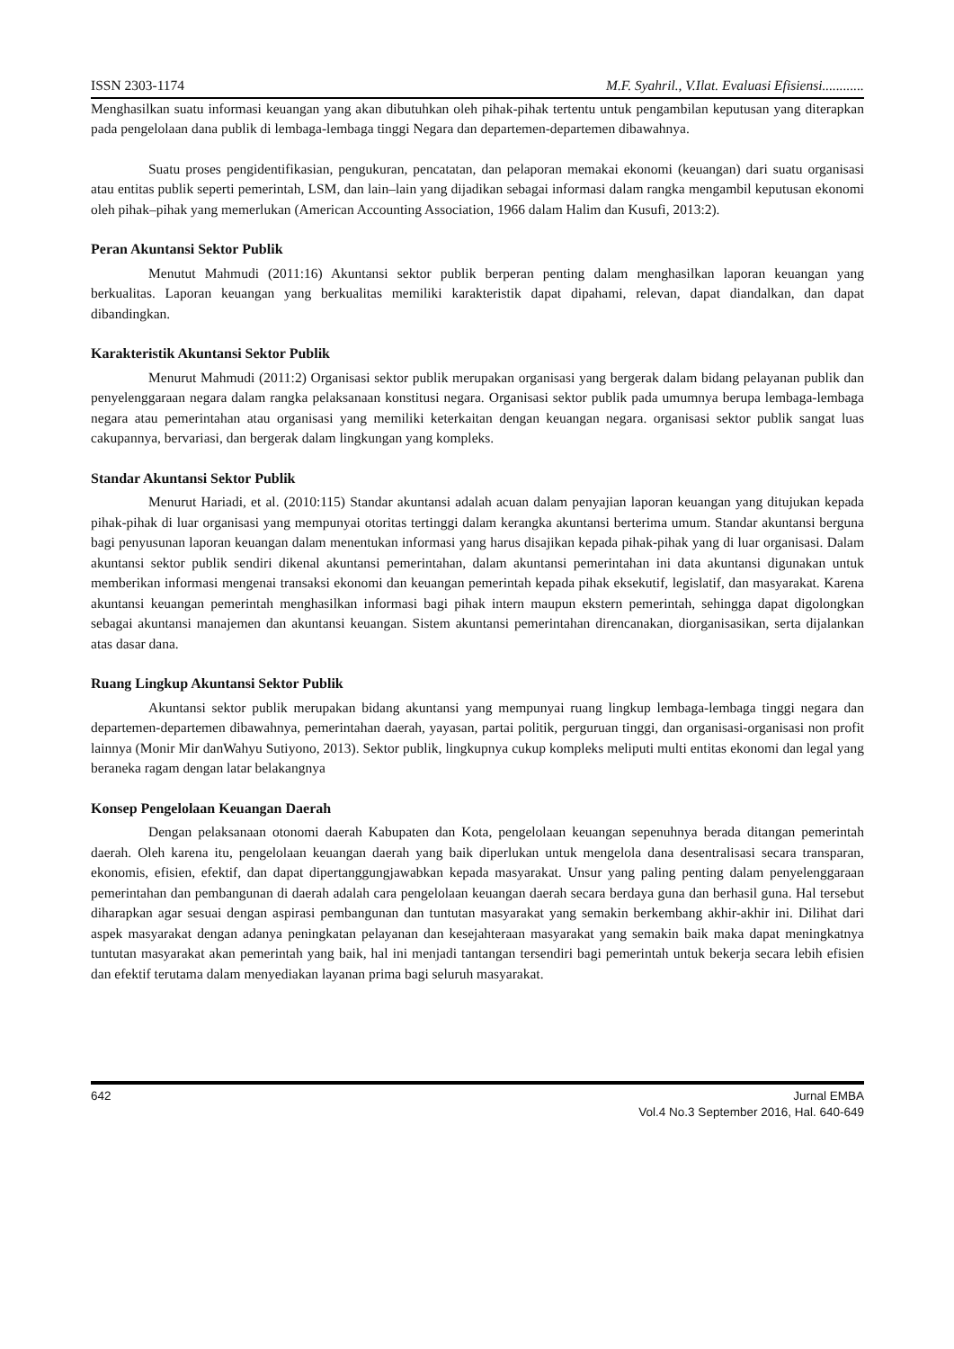ISSN 2303-1174 M.F. Syahril., V.Ilat. Evaluasi Efisiensi............
Menghasilkan suatu informasi keuangan yang akan dibutuhkan oleh pihak-pihak tertentu untuk pengambilan keputusan yang diterapkan pada pengelolaan dana publik di lembaga-lembaga tinggi Negara dan departemen-departemen dibawahnya.
Suatu proses pengidentifikasian, pengukuran, pencatatan, dan pelaporan memakai ekonomi (keuangan) dari suatu organisasi atau entitas publik seperti pemerintah, LSM, dan lain–lain yang dijadikan sebagai informasi dalam rangka mengambil keputusan ekonomi oleh pihak–pihak yang memerlukan (American Accounting Association, 1966 dalam Halim dan Kusufi, 2013:2).
Peran Akuntansi Sektor Publik
Menutut Mahmudi (2011:16) Akuntansi sektor publik berperan penting dalam menghasilkan laporan keuangan yang berkualitas. Laporan keuangan yang berkualitas memiliki karakteristik dapat dipahami, relevan, dapat diandalkan, dan dapat dibandingkan.
Karakteristik Akuntansi Sektor Publik
Menurut Mahmudi (2011:2) Organisasi sektor publik merupakan organisasi yang bergerak dalam bidang pelayanan publik dan penyelenggaraan negara dalam rangka pelaksanaan konstitusi negara. Organisasi sektor publik pada umumnya berupa lembaga-lembaga negara atau pemerintahan atau organisasi yang memiliki keterkaitan dengan keuangan negara. organisasi sektor publik sangat luas cakupannya, bervariasi, dan bergerak dalam lingkungan yang kompleks.
Standar Akuntansi Sektor Publik
Menurut Hariadi, et al. (2010:115) Standar akuntansi adalah acuan dalam penyajian laporan keuangan yang ditujukan kepada pihak-pihak di luar organisasi yang mempunyai otoritas tertinggi dalam kerangka akuntansi berterima umum. Standar akuntansi berguna bagi penyusunan laporan keuangan dalam menentukan informasi yang harus disajikan kepada pihak-pihak yang di luar organisasi. Dalam akuntansi sektor publik sendiri dikenal akuntansi pemerintahan, dalam akuntansi pemerintahan ini data akuntansi digunakan untuk memberikan informasi mengenai transaksi ekonomi dan keuangan pemerintah kepada pihak eksekutif, legislatif, dan masyarakat. Karena akuntansi keuangan pemerintah menghasilkan informasi bagi pihak intern maupun ekstern pemerintah, sehingga dapat digolongkan sebagai akuntansi manajemen dan akuntansi keuangan. Sistem akuntansi pemerintahan direncanakan, diorganisasikan, serta dijalankan atas dasar dana.
Ruang Lingkup Akuntansi Sektor Publik
Akuntansi sektor publik merupakan bidang akuntansi yang mempunyai ruang lingkup lembaga-lembaga tinggi negara dan departemen-departemen dibawahnya, pemerintahan daerah, yayasan, partai politik, perguruan tinggi, dan organisasi-organisasi non profit lainnya (Monir Mir danWahyu Sutiyono, 2013). Sektor publik, lingkupnya cukup kompleks meliputi multi entitas ekonomi dan legal yang beraneka ragam dengan latar belakangnya
Konsep Pengelolaan Keuangan Daerah
Dengan pelaksanaan otonomi daerah Kabupaten dan Kota, pengelolaan keuangan sepenuhnya berada ditangan pemerintah daerah. Oleh karena itu, pengelolaan keuangan daerah yang baik diperlukan untuk mengelola dana desentralisasi secara transparan, ekonomis, efisien, efektif, dan dapat dipertanggungjawabkan kepada masyarakat. Unsur yang paling penting dalam penyelenggaraan pemerintahan dan pembangunan di daerah adalah cara pengelolaan keuangan daerah secara berdaya guna dan berhasil guna. Hal tersebut diharapkan agar sesuai dengan aspirasi pembangunan dan tuntutan masyarakat yang semakin berkembang akhir-akhir ini. Dilihat dari aspek masyarakat dengan adanya peningkatan pelayanan dan kesejahteraan masyarakat yang semakin baik maka dapat meningkatnya tuntutan masyarakat akan pemerintah yang baik, hal ini menjadi tantangan tersendiri bagi pemerintah untuk bekerja secara lebih efisien dan efektif terutama dalam menyediakan layanan prima bagi seluruh masyarakat.
642 Jurnal EMBA
Vol.4 No.3 September 2016, Hal. 640-649